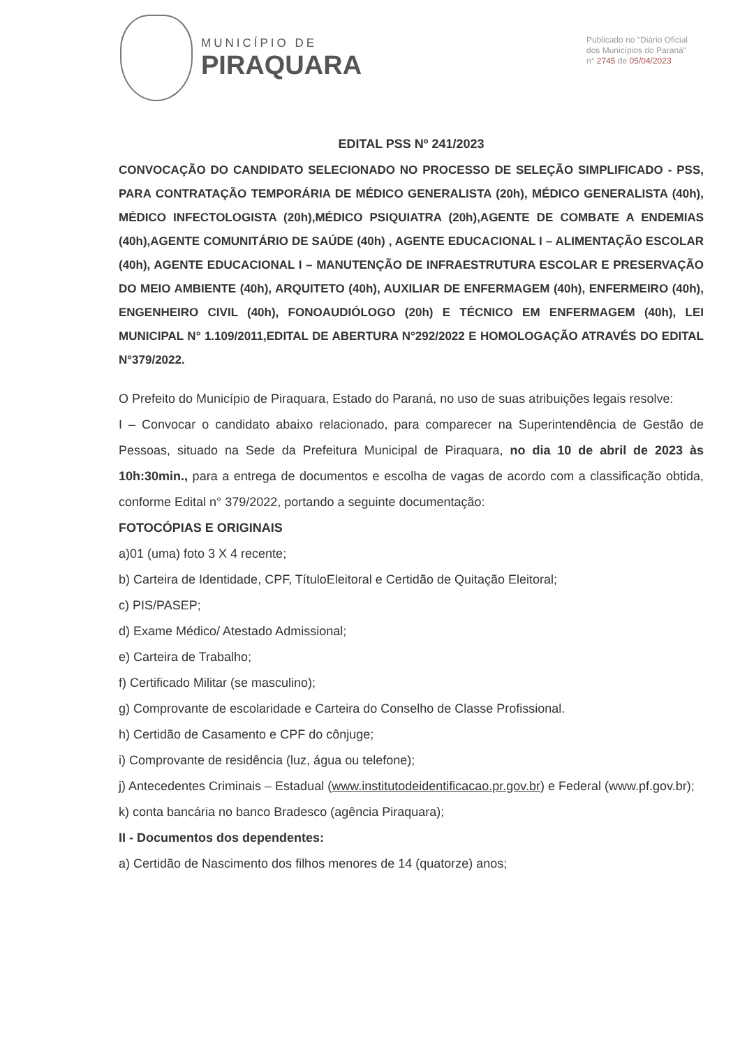MUNICÍPIO DE
PIRAQUARA
Publicado no "Diário Oficial
dos Municípios do Paraná"
n° 2745 de 05/04/2023
EDITAL PSS Nº 241/2023
CONVOCAÇÃO DO CANDIDATO SELECIONADO NO PROCESSO DE SELEÇÃO SIMPLIFICADO - PSS, PARA CONTRATAÇÃO TEMPORÁRIA DE MÉDICO GENERALISTA (20h), MÉDICO GENERALISTA (40h), MÉDICO INFECTOLOGISTA (20h),MÉDICO PSIQUIATRA (20h),AGENTE DE COMBATE A ENDEMIAS (40h),AGENTE COMUNITÁRIO DE SAÚDE (40h) , AGENTE EDUCACIONAL I – ALIMENTAÇÃO ESCOLAR (40h), AGENTE EDUCACIONAL I – MANUTENÇÃO DE INFRAESTRUTURA ESCOLAR E PRESERVAÇÃO DO MEIO AMBIENTE (40h), ARQUITETO (40h), AUXILIAR DE ENFERMAGEM (40h), ENFERMEIRO (40h), ENGENHEIRO CIVIL (40h), FONOAUDIÓLOGO (20h) E TÉCNICO EM ENFERMAGEM (40h), LEI MUNICIPAL N° 1.109/2011,EDITAL DE ABERTURA N°292/2022 E HOMOLOGAÇÃO ATRAVÉS DO EDITAL N°379/2022.
O Prefeito do Município de Piraquara, Estado do Paraná, no uso de suas atribuições legais resolve:
I – Convocar o candidato abaixo relacionado, para comparecer na Superintendência de Gestão de Pessoas, situado na Sede da Prefeitura Municipal de Piraquara, no dia 10 de abril de 2023 às 10h:30min., para a entrega de documentos e escolha de vagas de acordo com a classificação obtida, conforme Edital n° 379/2022, portando a seguinte documentação:
FOTOCÓPIAS E ORIGINAIS
a)01 (uma) foto 3 X 4 recente;
b) Carteira de Identidade, CPF, TítuloEleitoral e Certidão de Quitação Eleitoral;
c) PIS/PASEP;
d) Exame Médico/ Atestado Admissional;
e) Carteira de Trabalho;
f) Certificado Militar (se masculino);
g) Comprovante de escolaridade e Carteira do Conselho de Classe Profissional.
h) Certidão de Casamento e CPF do cônjuge;
i) Comprovante de residência (luz, água ou telefone);
j) Antecedentes Criminais – Estadual (www.institutodeidentificacao.pr.gov.br) e Federal (www.pf.gov.br);
k) conta bancária no banco Bradesco (agência Piraquara);
II - Documentos dos dependentes:
a) Certidão de Nascimento dos filhos menores de 14 (quatorze) anos;